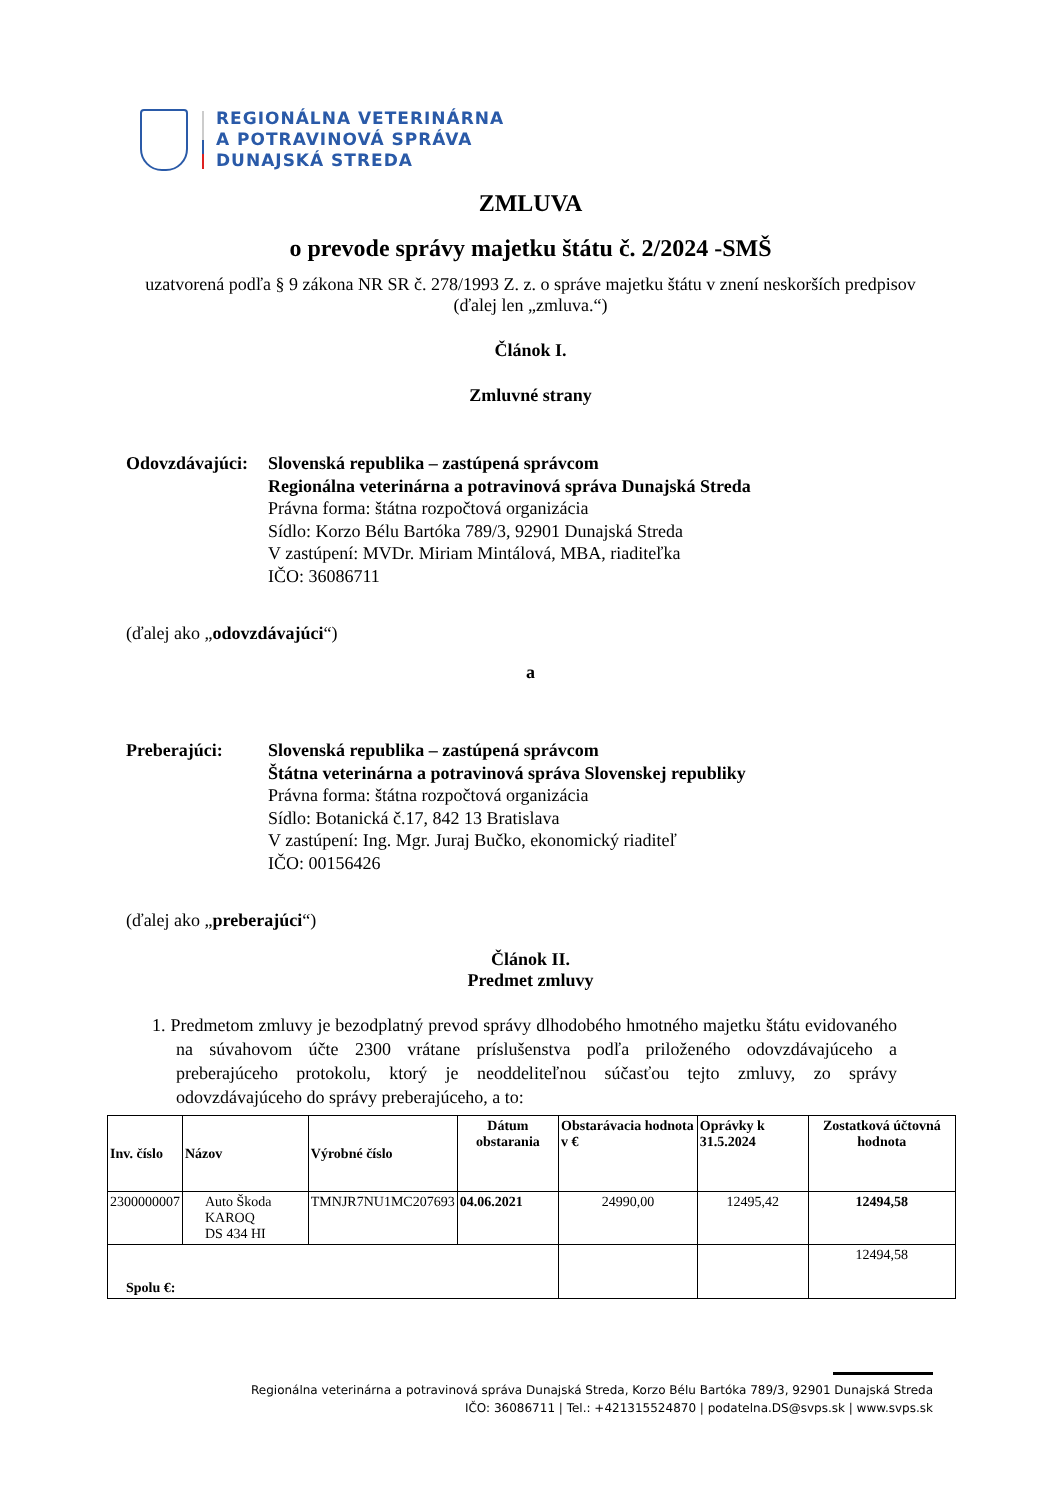REGIONÁLNA VETERINÁRNA
A POTRAVINOVÁ SPRÁVA
DUNAJSKÁ STREDA
ZMLUVA
o prevode správy majetku štátu č. 2/2024 -SMŠ
uzatvorená podľa § 9 zákona NR SR č. 278/1993 Z. z. o správe majetku štátu v znení neskorších predpisov (ďalej len „zmluva.“)
Článok I.
Zmluvné strany
Odovzdávajúci:
Slovenská republika – zastúpená správcom
Regionálna veterinárna a potravinová správa Dunajská Streda
Právna forma: štátna rozpočtová organizácia
Sídlo: Korzo Bélu Bartóka 789/3, 92901 Dunajská Streda
V zastúpení: MVDr. Miriam Mintálová, MBA, riaditeľka
IČO: 36086711
(ďalej ako „odovzdávajúci“)
a
Preberajúci: Slovenská republika – zastúpená správcom
Štátna veterinárna a potravinová správa Slovenskej republiky
Právna forma: štátna rozpočtová organizácia
Sídlo: Botanická č.17, 842 13 Bratislava
V zastúpení: Ing. Mgr. Juraj Bučko, ekonomický riaditeľ
IČO: 00156426
(ďalej ako „preberajúci“)
Článok II.
Predmet zmluvy
1. Predmetom zmluvy je bezodplatný prevod správy dlhodobého hmotného majetku štátu evidovaného na súvahovom účte 2300 vrátane príslušenstva podľa priloženého odovzdávajúceho a preberajúceho protokolu, ktorý je neoddeliteľnou súčasťou tejto zmluvy, zo správy odovzdávajúceho do správy preberajúceho, a to:
| Inv. číslo | Názov | Výrobné číslo | Dátum obstarania | Obstarávacia hodnota v € | Oprávky k 31.5.2024 | Zostatková účtovná hodnota |
| --- | --- | --- | --- | --- | --- | --- |
| 2300000007 | Auto Škoda KAROQ DS 434 HI | TMNJR7NU1MC207693 | 04.06.2021 | 24990,00 | 12495,42 | 12494,58 |
| Spolu €: | | | | | | 12494,58 |
Regionálna veterinárna a potravinová správa Dunajská Streda, Korzo Bélu Bartóka 789/3, 92901 Dunajská Streda
IČO: 36086711 | Tel.: +421315524870 | podatelna.DS@svps.sk | www.svps.sk